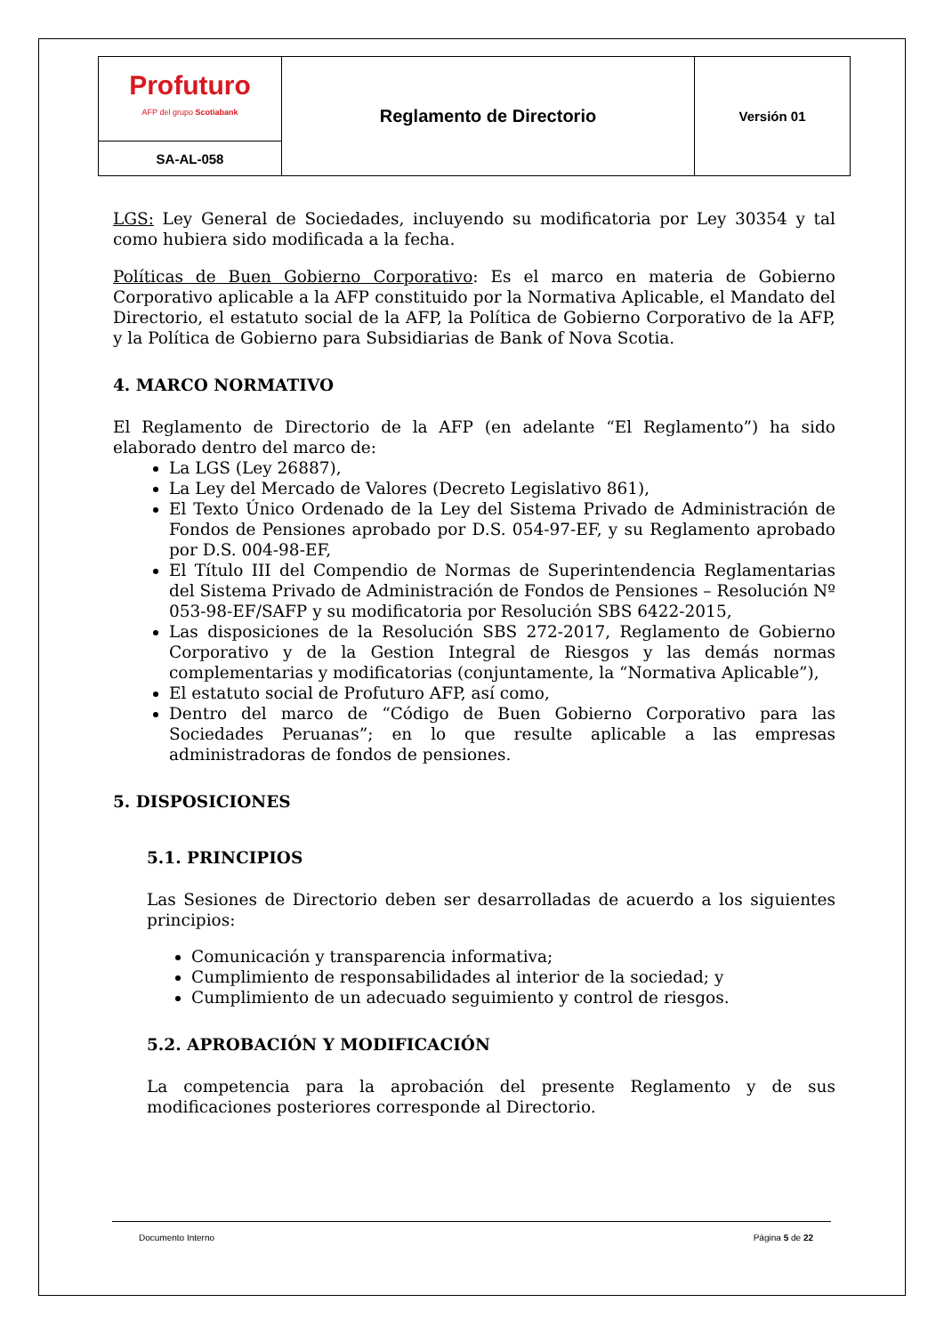| Profuturo AFP del grupo Scotiabank | Reglamento de Directorio | Versión 01 |
| SA-AL-058 | | |
LGS: Ley General de Sociedades, incluyendo su modificatoria por Ley 30354 y tal como hubiera sido modificada a la fecha.
Políticas de Buen Gobierno Corporativo: Es el marco en materia de Gobierno Corporativo aplicable a la AFP constituido por la Normativa Aplicable, el Mandato del Directorio, el estatuto social de la AFP, la Política de Gobierno Corporativo de la AFP, y la Política de Gobierno para Subsidiarias de Bank of Nova Scotia.
4. MARCO NORMATIVO
El Reglamento de Directorio de la AFP (en adelante “El Reglamento”) ha sido elaborado dentro del marco de:
La LGS (Ley 26887),
La Ley del Mercado de Valores (Decreto Legislativo 861),
El Texto Único Ordenado de la Ley del Sistema Privado de Administración de Fondos de Pensiones aprobado por D.S. 054-97-EF, y su Reglamento aprobado por D.S. 004-98-EF,
El Título III del Compendio de Normas de Superintendencia Reglamentarias del Sistema Privado de Administración de Fondos de Pensiones – Resolución Nº 053-98-EF/SAFP y su modificatoria por Resolución SBS 6422-2015,
Las disposiciones de la Resolución SBS 272-2017, Reglamento de Gobierno Corporativo y de la Gestion Integral de Riesgos y las demás normas complementarias y modificatorias (conjuntamente, la “Normativa Aplicable”),
El estatuto social de Profuturo AFP, así como,
Dentro del marco de “Código de Buen Gobierno Corporativo para las Sociedades Peruanas”; en lo que resulte aplicable a las empresas administradoras de fondos de pensiones.
5. DISPOSICIONES
5.1. PRINCIPIOS
Las Sesiones de Directorio deben ser desarrolladas de acuerdo a los siguientes principios:
Comunicación y transparencia informativa;
Cumplimiento de responsabilidades al interior de la sociedad; y
Cumplimiento de un adecuado seguimiento y control de riesgos.
5.2. APROBACIÓN Y MODIFICACIÓN
La competencia para la aprobación del presente Reglamento y de sus modificaciones posteriores corresponde al Directorio.
Documento Interno Página 5 de 22